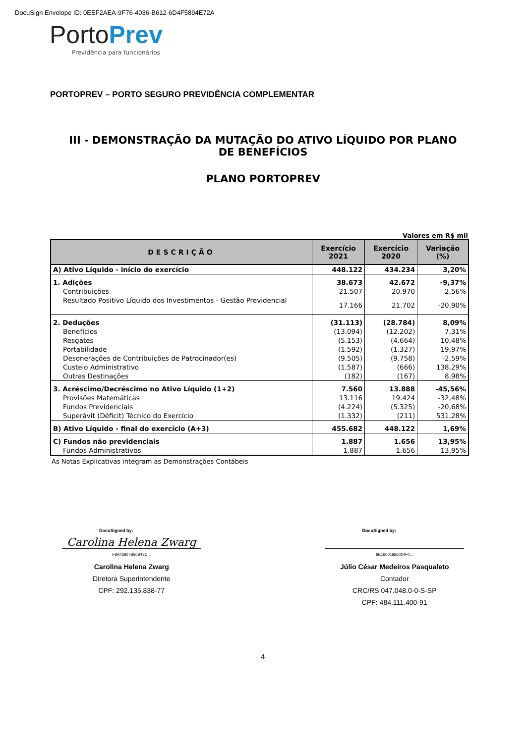DocuSign Envelope ID: 0EEF2AEA-9F76-4036-B612-6D4F5894E72A
PortoPrev
Previdência para funcionários
PORTOPREV – PORTO SEGURO PREVIDÊNCIA COMPLEMENTAR
III - DEMONSTRAÇÃO DA MUTAÇÃO DO ATIVO LÍQUIDO POR PLANO DE BENEFÍCIOS
PLANO PORTOPREV
Valores em R$ mil
| DESCRIÇÃO | Exercício 2021 | Exercício 2020 | Variação (%) |
| --- | --- | --- | --- |
| A) Ativo Líquido - início do exercício | 448.122 | 434.234 | 3,20% |
| 1. Adições | 38.673 | 42.672 | -9,37% |
| Contribuições | 21.507 | 20.970 | 2,56% |
| Resultado Positivo Líquido dos Investimentos - Gestão Previdencial | 17.166 | 21.702 | -20,90% |
| 2. Deduções | (31.113) | (28.784) | 8,09% |
| Benefícios | (13.094) | (12.202) | 7,31% |
| Resgates | (5.153) | (4.664) | 10,48% |
| Portabilidade | (1.592) | (1.327) | 19,97% |
| Desonerações de Contribuições de Patrocinador(es) | (9.505) | (9.758) | -2,59% |
| Custeio Administrativo | (1.587) | (666) | 138,29% |
| Outras Destinações | (182) | (167) | 8,98% |
| 3. Acréscimo/Decréscimo no Ativo Líquido (1+2) | 7.560 | 13.888 | -45,56% |
| Provisões Matemáticas | 13.116 | 19.424 | -32,48% |
| Fundos Previdenciais | (4.224) | (5.325) | -20,68% |
| Superávit (Déficit) Técnico do Exercício | (1.332) | (211) | 531,28% |
| B) Ativo Líquido - final do exercício (A+3) | 455.682 | 448.122 | 1,69% |
| C) Fundos não previdenciais | 1.887 | 1.656 | 13,95% |
| Fundos Administrativos | 1.887 | 1.656 | 13,95% |
As Notas Explicativas integram as Demonstrações Contábeis
DocuSigned by:
Carolina Helena Zwarg
F8A43807B50B48C...
Carolina Helena Zwarg
Diretora Superintendente
CPF: 292.135.838-77
DocuSigned by:
8E16001886024F0...
Júlio César Medeiros Pasqualeto
Contador
CRC/RS 047.048.0-0-S-SP
CPF: 484.111.400-91
4